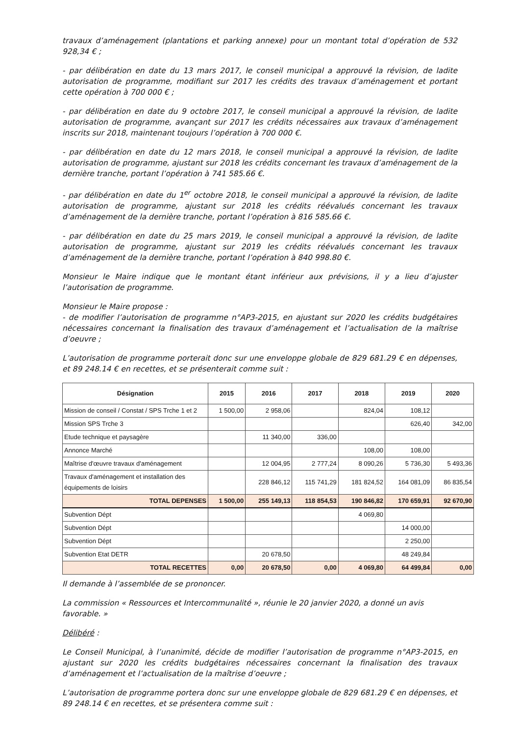travaux d’aménagement (plantations et parking annexe) pour un montant total d’opération de 532 928,34 € ;
- par délibération en date du 13 mars 2017, le conseil municipal a approuvé la révision, de ladite autorisation de programme, modifiant sur 2017 les crédits des travaux d’aménagement et portant cette opération à 700 000 € ;
- par délibération en date du 9 octobre 2017, le conseil municipal a approuvé la révision, de ladite autorisation de programme, avançant sur 2017 les crédits nécessaires aux travaux d’aménagement inscrits sur 2018, maintenant toujours l’opération à 700 000 €.
- par délibération en date du 12 mars 2018, le conseil municipal a approuvé la révision, de ladite autorisation de programme, ajustant sur 2018 les crédits concernant les travaux d’aménagement de la dernière tranche, portant l’opération à 741 585.66 €.
- par délibération en date du 1<sup>er</sup> octobre 2018, le conseil municipal a approuvé la révision, de ladite autorisation de programme, ajustant sur 2018 les crédits réévalués concernant les travaux d’aménagement de la dernière tranche, portant l’opération à 816 585.66 €.
- par délibération en date du 25 mars 2019, le conseil municipal a approuvé la révision, de ladite autorisation de programme, ajustant sur 2019 les crédits réévalués concernant les travaux d’aménagement de la dernière tranche, portant l’opération à 840 998.80 €.
Monsieur le Maire indique que le montant étant inférieur aux prévisions, il y a lieu d’ajuster l’autorisation de programme.
Monsieur le Maire propose :
- de modifier l’autorisation de programme n°AP3-2015, en ajustant sur 2020 les crédits budgétaires nécessaires concernant la finalisation des travaux d’aménagement et l’actualisation de la maîtrise d’oeuvre ;
L’autorisation de programme porterait donc sur une enveloppe globale de 829 681.29 € en dépenses, et 89 248.14 € en recettes, et se présenterait comme suit :
| Désignation | 2015 | 2016 | 2017 | 2018 | 2019 | 2020 |
| --- | --- | --- | --- | --- | --- | --- |
| Mission de conseil / Constat / SPS Trche 1 et 2 | 1 500,00 | 2 958,06 | | 824,04 | 108,12 | |
| Mission SPS Trche 3 | | | | | 626,40 | 342,00 |
| Etude technique et paysagère | | 11 340,00 | 336,00 | | | |
| Annonce Marché | | | | 108,00 | 108,00 | |
| Maîtrise d'œuvre travaux d'aménagement | | 12 004,95 | 2 777,24 | 8 090,26 | 5 736,30 | 5 493,36 |
| Travaux d'aménagement et installation des équipements de loisirs | | 228 846,12 | 115 741,29 | 181 824,52 | 164 081,09 | 86 835,54 |
| TOTAL DEPENSES | 1 500,00 | 255 149,13 | 118 854,53 | 190 846,82 | 170 659,91 | 92 670,90 |
| Subvention Dépt | | | | 4 069,80 | | |
| Subvention Dépt | | | | | 14 000,00 | |
| Subvention Dépt | | | | | 2 250,00 | |
| Subvention Etat DETR | | 20 678,50 | | | 48 249,84 | |
| TOTAL RECETTES | 0,00 | 20 678,50 | 0,00 | 4 069,80 | 64 499,84 | 0,00 |
Il demande à l’assemblée de se prononcer.
La commission « Ressources et Intercommunalité », réunie le 20 janvier 2020, a donné un avis favorable. »
Délibéré :
Le Conseil Municipal, à l’unanimité, décide de modifier l’autorisation de programme n°AP3-2015, en ajustant sur 2020 les crédits budgétaires nécessaires concernant la finalisation des travaux d’aménagement et l’actualisation de la maîtrise d’oeuvre ;
L’autorisation de programme portera donc sur une enveloppe globale de 829 681.29 € en dépenses, et 89 248.14 € en recettes, et se présentera comme suit :